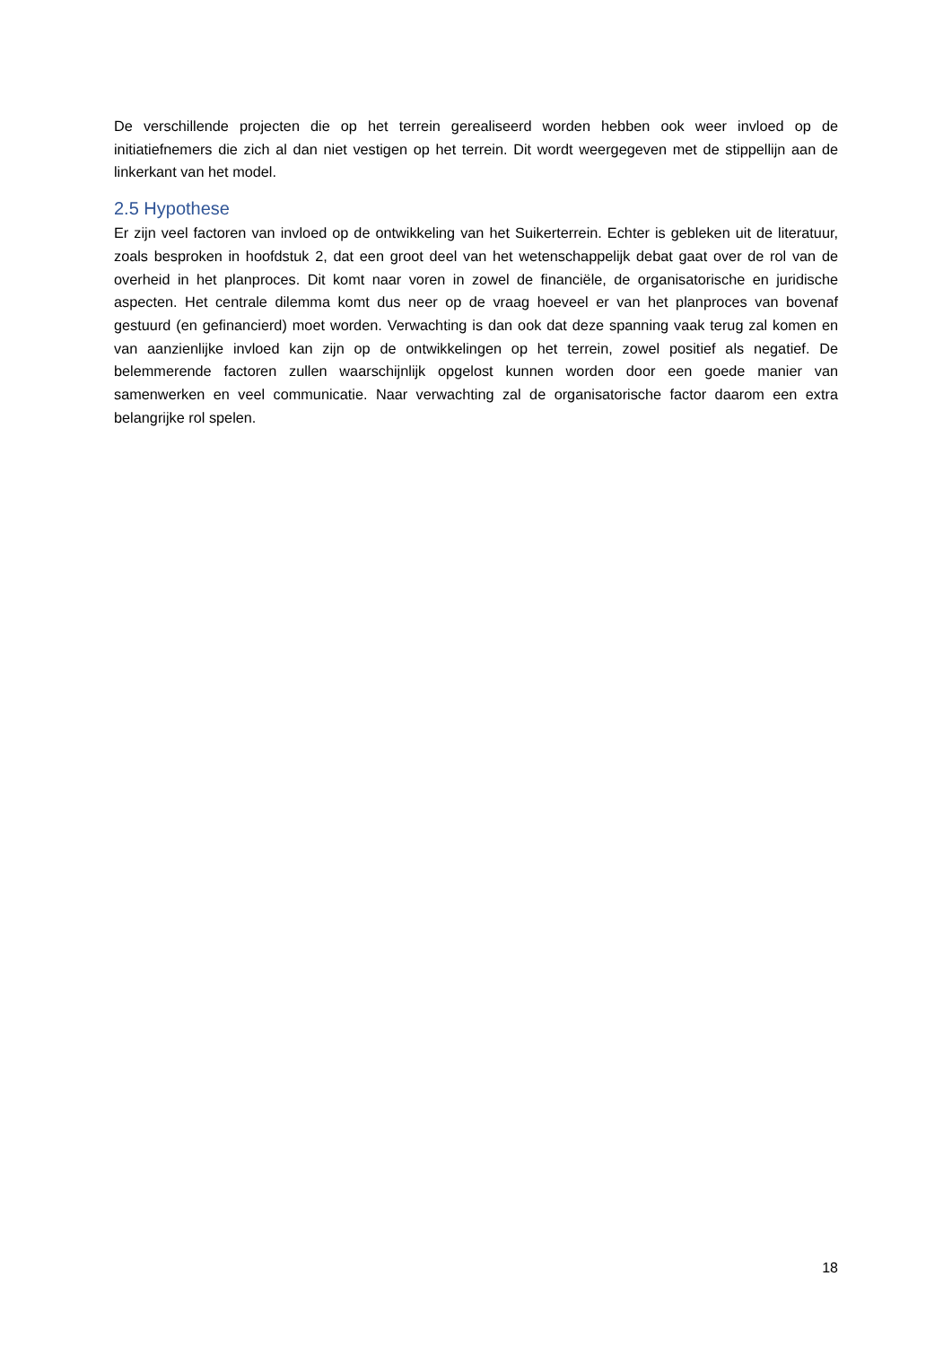De verschillende projecten die op het terrein gerealiseerd worden hebben ook weer invloed op de initiatiefnemers die zich al dan niet vestigen op het terrein. Dit wordt weergegeven met de stippellijn aan de linkerkant van het model.
2.5 Hypothese
Er zijn veel factoren van invloed op de ontwikkeling van het Suikerterrein. Echter is gebleken uit de literatuur, zoals besproken in hoofdstuk 2, dat een groot deel van het wetenschappelijk debat gaat over de rol van de overheid in het planproces. Dit komt naar voren in zowel de financiële, de organisatorische en juridische aspecten. Het centrale dilemma komt dus neer op de vraag hoeveel er van het planproces van bovenaf gestuurd (en gefinancierd) moet worden. Verwachting is dan ook dat deze spanning vaak terug zal komen en van aanzienlijke invloed kan zijn op de ontwikkelingen op het terrein, zowel positief als negatief. De belemmerende factoren zullen waarschijnlijk opgelost kunnen worden door een goede manier van samenwerken en veel communicatie. Naar verwachting zal de organisatorische factor daarom een extra belangrijke rol spelen.
18